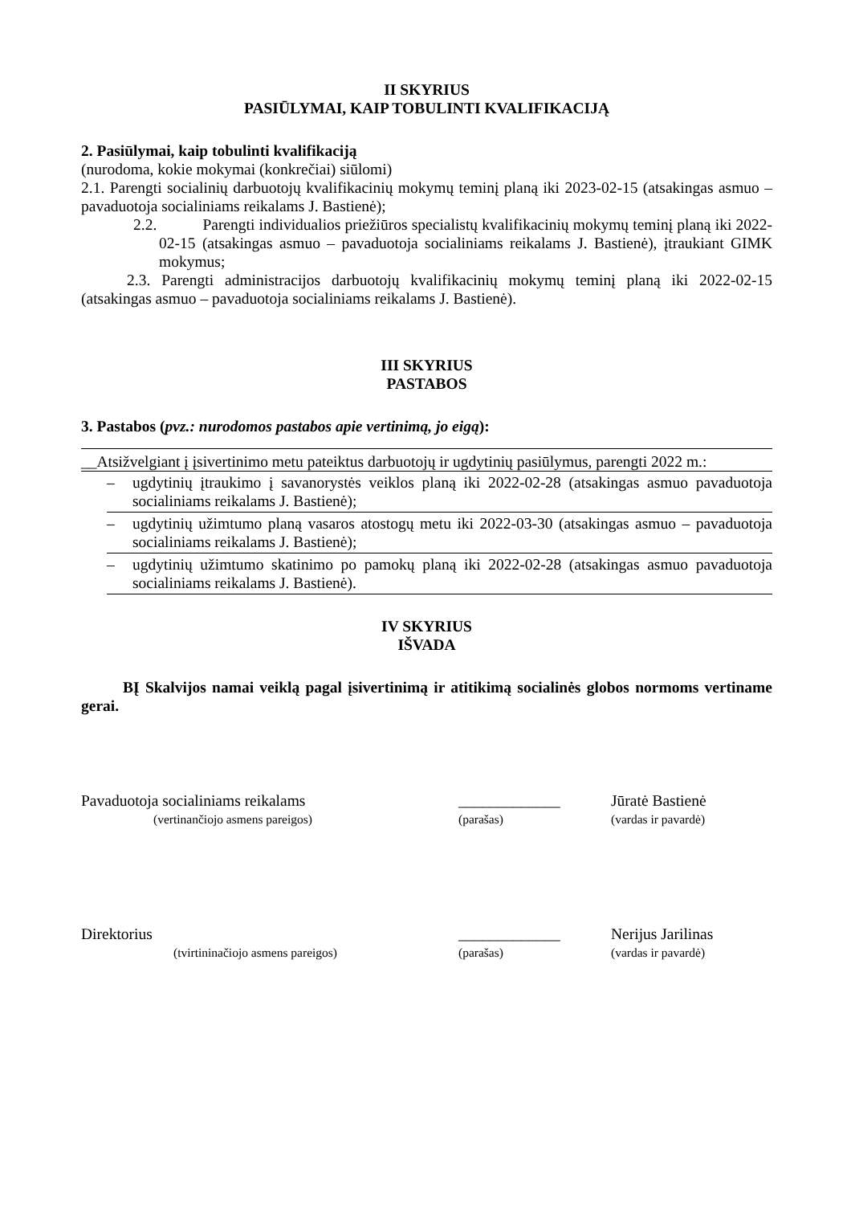II SKYRIUS
PASIŪLYMAI, KAIP TOBULINTI KVALIFIKACIJĄ
2. Pasiūlymai, kaip tobulinti kvalifikaciją
(nurodoma, kokie mokymai (konkrečiai) siūlomi)
2.1. Parengti socialinių darbuotojų kvalifikacinių mokymų teminį planą iki 2023-02-15 (atsakingas asmuo – pavaduotoja socialiniams reikalams J. Bastienė);
2.2. Parengti individualios priežiūros specialistų kvalifikacinių mokymų teminį planą iki 2022-02-15 (atsakingas asmuo – pavaduotoja socialiniams reikalams J. Bastienė), įtraukiant GIMK mokymus;
2.3. Parengti administracijos darbuotojų kvalifikacinių mokymų teminį planą iki 2022-02-15 (atsakingas asmuo – pavaduotoja socialiniams reikalams J. Bastienė).
III SKYRIUS
PASTABOS
3. Pastabos (pvz.: nurodomos pastabos apie vertinimą, jo eigą):
__Atsižvelgiant į įsivertinimo metu pateiktus darbuotojų ir ugdytinių pasiūlymus, parengti 2022 m.:
– ugdytinių įtraukimo į savanorystės veiklos planą iki 2022-02-28 (atsakingas asmuo pavaduotoja socialiniams reikalams J. Bastienė);
– ugdytinių užimtumo planą vasaros atostogų metu iki 2022-03-30 (atsakingas asmuo – pavaduotoja socialiniams reikalams J. Bastienė);
– ugdytinių užimtumo skatinimo po pamokų planą iki 2022-02-28 (atsakingas asmuo pavaduotoja socialiniams reikalams J. Bastienė).
IV SKYRIUS
IŠVADA
BĮ Skalvijos namai veiklą pagal įsivertinimą ir atitikimą socialinės globos normoms vertiname gerai.
Pavaduotoja socialiniams reikalams _____________ Jūratė Bastienė
(vertinančiojo asmens pareigos) (parašas) (vardas ir pavardė)
Direktorius _____________ Nerijus Jarilinas
(tvirtininačiojo asmens pareigos) (parašas) (vardas ir pavardė)